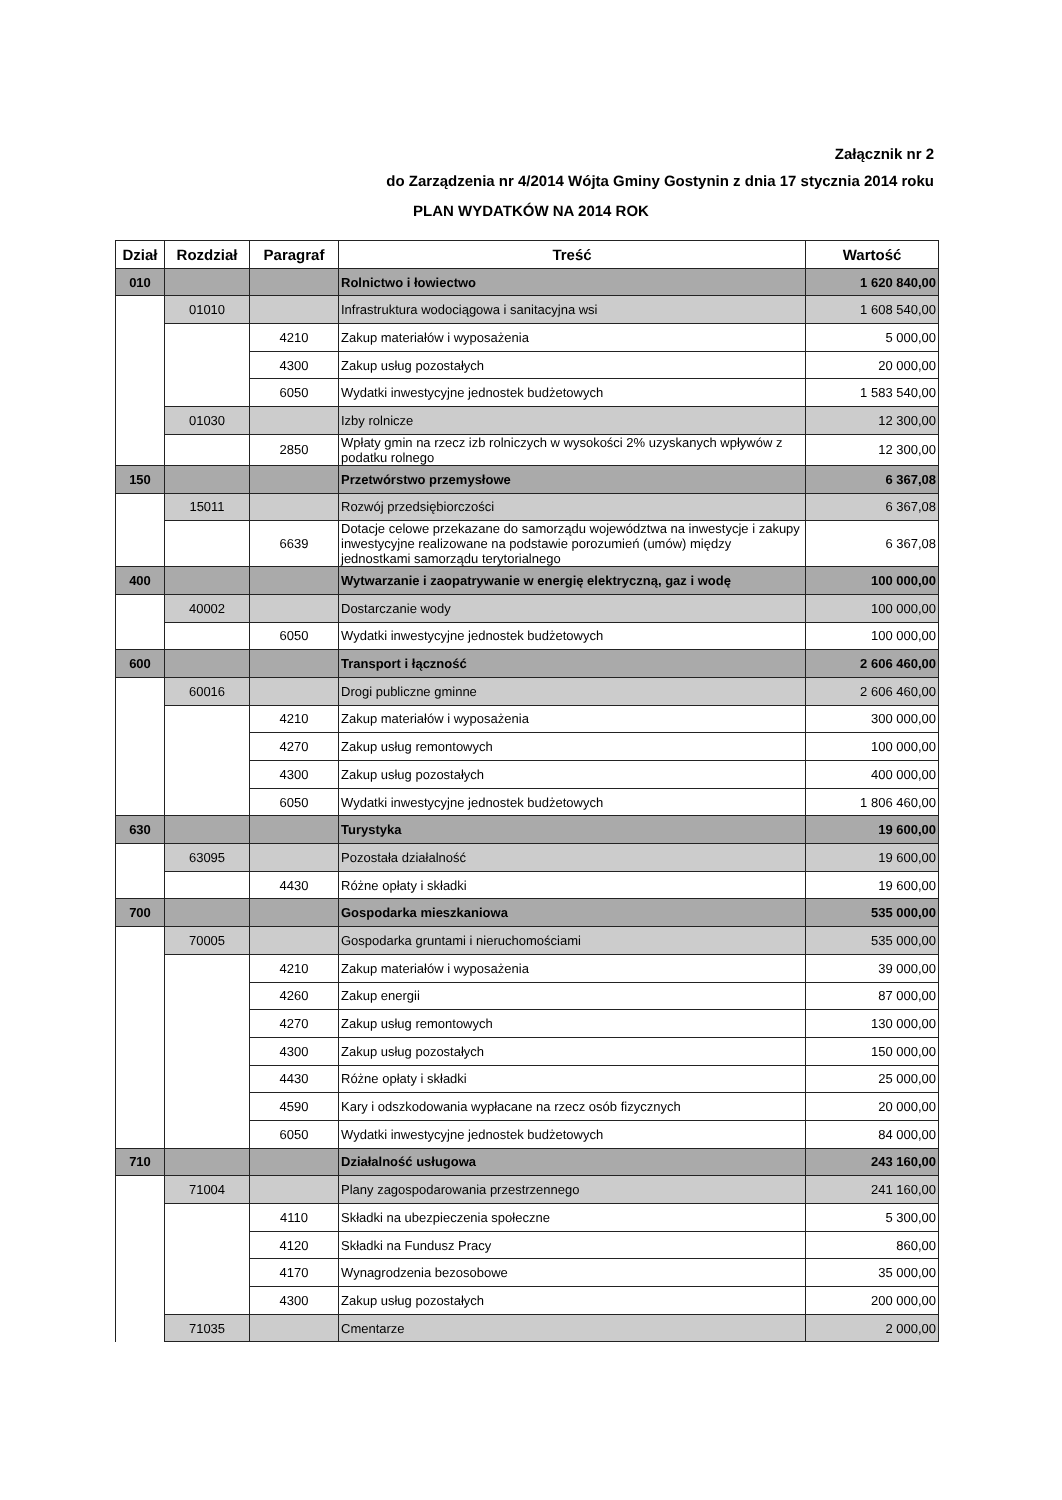Załącznik nr 2
do Zarządzenia nr 4/2014 Wójta Gminy Gostynin z dnia 17 stycznia 2014 roku
PLAN WYDATKÓW NA 2014 ROK
| Dział | Rozdział | Paragraf | Treść | Wartość |
| --- | --- | --- | --- | --- |
| 010 | | | Rolnictwo i łowiectwo | 1 620 840,00 |
| | 01010 | | Infrastruktura wodociągowa i sanitacyjna wsi | 1 608 540,00 |
| | | 4210 | Zakup materiałów i wyposażenia | 5 000,00 |
| | | 4300 | Zakup usług pozostałych | 20 000,00 |
| | | 6050 | Wydatki inwestycyjne jednostek budżetowych | 1 583 540,00 |
| | 01030 | | Izby rolnicze | 12 300,00 |
| | | 2850 | Wpłaty gmin na rzecz izb rolniczych w wysokości 2% uzyskanych wpływów z podatku rolnego | 12 300,00 |
| 150 | | | Przetwórstwo przemysłowe | 6 367,08 |
| | 15011 | | Rozwój przedsiębiorczości | 6 367,08 |
| | | 6639 | Dotacje celowe przekazane do samorządu województwa na inwestycje i zakupy inwestycyjne realizowane na podstawie porozumień (umów) między jednostkami samorządu terytorialnego | 6 367,08 |
| 400 | | | Wytwarzanie i zaopatrywanie w energię elektryczną, gaz i wodę | 100 000,00 |
| | 40002 | | Dostarczanie wody | 100 000,00 |
| | | 6050 | Wydatki inwestycyjne jednostek budżetowych | 100 000,00 |
| 600 | | | Transport i łączność | 2 606 460,00 |
| | 60016 | | Drogi publiczne gminne | 2 606 460,00 |
| | | 4210 | Zakup materiałów i wyposażenia | 300 000,00 |
| | | 4270 | Zakup usług remontowych | 100 000,00 |
| | | 4300 | Zakup usług pozostałych | 400 000,00 |
| | | 6050 | Wydatki inwestycyjne jednostek budżetowych | 1 806 460,00 |
| 630 | | | Turystyka | 19 600,00 |
| | 63095 | | Pozostała działalność | 19 600,00 |
| | | 4430 | Różne opłaty i składki | 19 600,00 |
| 700 | | | Gospodarka mieszkaniowa | 535 000,00 |
| | 70005 | | Gospodarka gruntami i nieruchomościami | 535 000,00 |
| | | 4210 | Zakup materiałów i wyposażenia | 39 000,00 |
| | | 4260 | Zakup energii | 87 000,00 |
| | | 4270 | Zakup usług remontowych | 130 000,00 |
| | | 4300 | Zakup usług pozostałych | 150 000,00 |
| | | 4430 | Różne opłaty i składki | 25 000,00 |
| | | 4590 | Kary i odszkodowania wypłacane na rzecz osób fizycznych | 20 000,00 |
| | | 6050 | Wydatki inwestycyjne jednostek budżetowych | 84 000,00 |
| 710 | | | Działalność usługowa | 243 160,00 |
| | 71004 | | Plany zagospodarowania przestrzennego | 241 160,00 |
| | | 4110 | Składki na ubezpieczenia społeczne | 5 300,00 |
| | | 4120 | Składki na Fundusz Pracy | 860,00 |
| | | 4170 | Wynagrodzenia bezosobowe | 35 000,00 |
| | | 4300 | Zakup usług pozostałych | 200 000,00 |
| | 71035 | | Cmentarze | 2 000,00 |